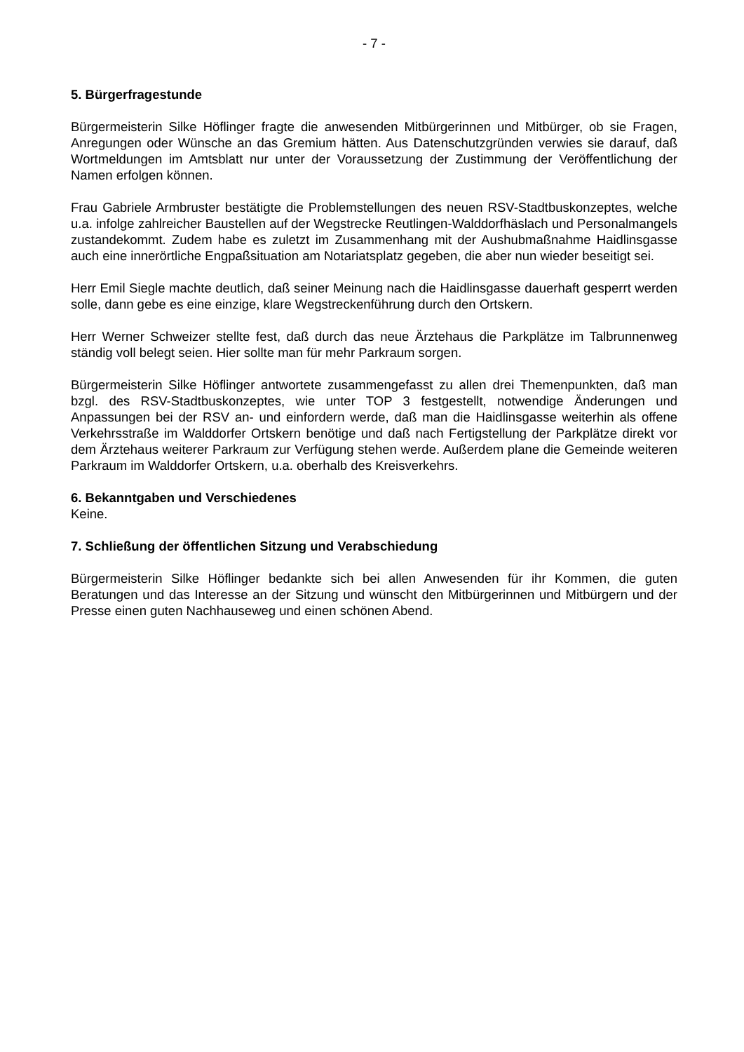- 7 -
5. Bürgerfragestunde
Bürgermeisterin Silke Höflinger fragte die anwesenden Mitbürgerinnen und Mitbürger, ob sie Fragen, Anregungen oder Wünsche an das Gremium hätten. Aus Datenschutzgründen verwies sie darauf, daß Wortmeldungen im Amtsblatt nur unter der Voraussetzung der Zustimmung der Veröffentlichung der Namen erfolgen können.
Frau Gabriele Armbruster bestätigte die Problemstellungen des neuen RSV-Stadtbuskonzeptes, welche u.a. infolge zahlreicher Baustellen auf der Wegstrecke Reutlingen-Walddorfhäslach und Personalmangels zustandekommt. Zudem habe es zuletzt im Zusammenhang mit der Aushubmaßnahme Haidlinsgasse auch eine innerörtliche Engpaßsituation am Notariatsplatz gegeben, die aber nun wieder beseitigt sei.
Herr Emil Siegle machte deutlich, daß seiner Meinung nach die Haidlinsgasse dauerhaft gesperrt werden solle, dann gebe es eine einzige, klare Wegstreckenführung durch den Ortskern.
Herr Werner Schweizer stellte fest, daß durch das neue Ärztehaus die Parkplätze im Talbrunnenweg ständig voll belegt seien. Hier sollte man für mehr Parkraum sorgen.
Bürgermeisterin Silke Höflinger antwortete zusammengefasst zu allen drei Themenpunkten, daß man bzgl. des RSV-Stadtbuskonzeptes, wie unter TOP 3 festgestellt, notwendige Änderungen und Anpassungen bei der RSV an- und einfordern werde, daß man die Haidlinsgasse weiterhin als offene Verkehrsstraße im Walddorfer Ortskern benötige und daß nach Fertigstellung der Parkplätze direkt vor dem Ärztehaus weiterer Parkraum zur Verfügung stehen werde. Außerdem plane die Gemeinde weiteren Parkraum im Walddorfer Ortskern, u.a. oberhalb des Kreisverkehrs.
6. Bekanntgaben und Verschiedenes
Keine.
7. Schließung der öffentlichen Sitzung und Verabschiedung
Bürgermeisterin Silke Höflinger bedankte sich bei allen Anwesenden für ihr Kommen, die guten Beratungen und das Interesse an der Sitzung und wünscht den Mitbürgerinnen und Mitbürgern und der Presse einen guten Nachhauseweg und einen schönen Abend.